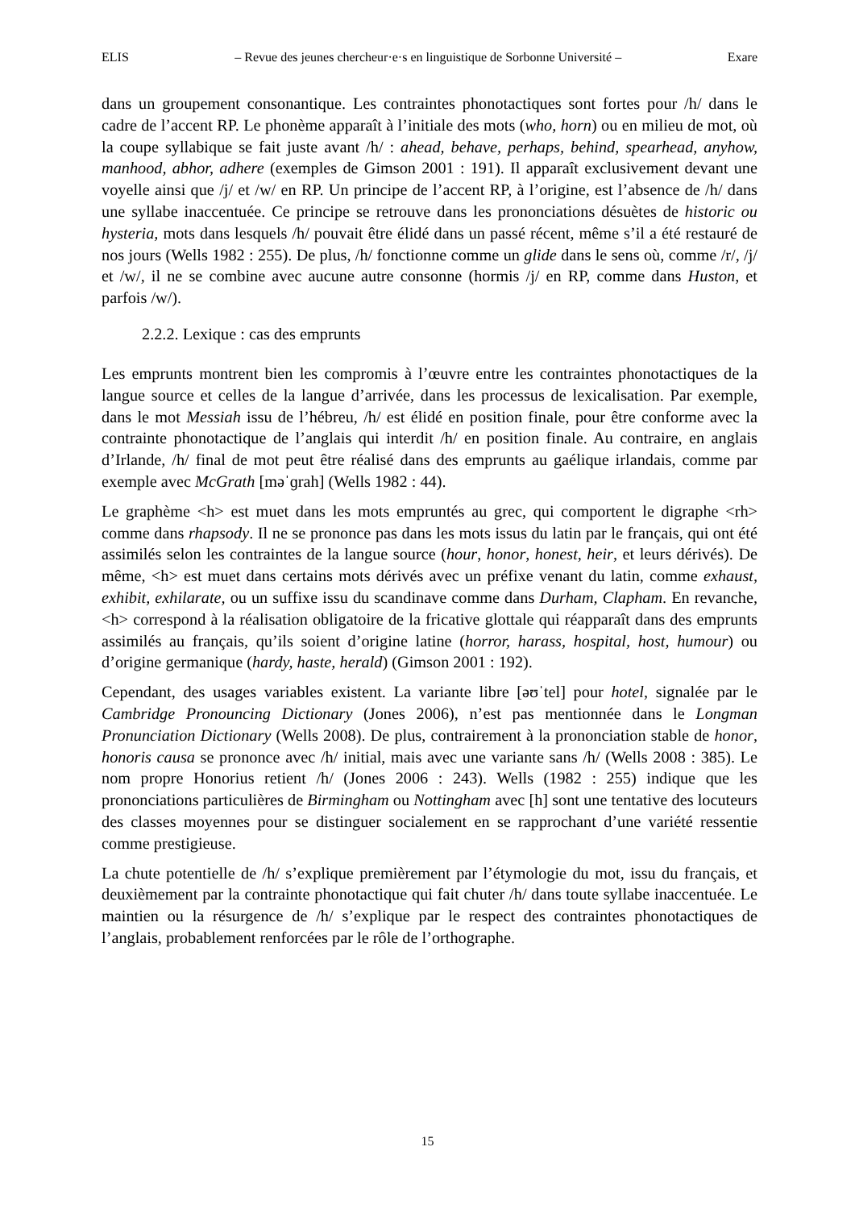ELIS – Revue des jeunes chercheur·e·s en linguistique de Sorbonne Université – Exare
dans un groupement consonantique. Les contraintes phonotactiques sont fortes pour /h/ dans le cadre de l’accent RP. Le phonème apparaît à l’initiale des mots (who, horn) ou en milieu de mot, où la coupe syllabique se fait juste avant /h/ : ahead, behave, perhaps, behind, spearhead, anyhow, manhood, abhor, adhere (exemples de Gimson 2001 : 191). Il apparaît exclusivement devant une voyelle ainsi que /j/ et /w/ en RP. Un principe de l’accent RP, à l’origine, est l’absence de /h/ dans une syllabe inaccentuée. Ce principe se retrouve dans les prononciations désuètes de historic ou hysteria, mots dans lesquels /h/ pouvait être élidé dans un passé récent, même s’il a été restauré de nos jours (Wells 1982 : 255). De plus, /h/ fonctionne comme un glide dans le sens où, comme /r/, /j/ et /w/, il ne se combine avec aucune autre consonne (hormis /j/ en RP, comme dans Huston, et parfois /w/).
2.2.2. Lexique : cas des emprunts
Les emprunts montrent bien les compromis à l’œuvre entre les contraintes phonotactiques de la langue source et celles de la langue d’arrivée, dans les processus de lexicalisation. Par exemple, dans le mot Messiah issu de l’hébreu, /h/ est élidé en position finale, pour être conforme avec la contrainte phonotactique de l’anglais qui interdit /h/ en position finale. Au contraire, en anglais d’Irlande, /h/ final de mot peut être réalisé dans des emprunts au gaélique irlandais, comme par exemple avec McGrath [məˈɡrah] (Wells 1982 : 44).
Le graphème <h> est muet dans les mots empruntés au grec, qui comportent le digraphe <rh> comme dans rhapsody. Il ne se prononce pas dans les mots issus du latin par le français, qui ont été assimilés selon les contraintes de la langue source (hour, honor, honest, heir, et leurs dérivés). De même, <h> est muet dans certains mots dérivés avec un préfixe venant du latin, comme exhaust, exhibit, exhilarate, ou un suffixe issu du scandinave comme dans Durham, Clapham. En revanche, <h> correspond à la réalisation obligatoire de la fricative glottale qui réapparaît dans des emprunts assimilés au français, qu’ils soient d’origine latine (horror, harass, hospital, host, humour) ou d’origine germanique (hardy, haste, herald) (Gimson 2001 : 192).
Cependant, des usages variables existent. La variante libre [əʊˈtel] pour hotel, signalée par le Cambridge Pronouncing Dictionary (Jones 2006), n’est pas mentionnée dans le Longman Pronunciation Dictionary (Wells 2008). De plus, contrairement à la prononciation stable de honor, honoris causa se prononce avec /h/ initial, mais avec une variante sans /h/ (Wells 2008 : 385). Le nom propre Honorius retient /h/ (Jones 2006 : 243). Wells (1982 : 255) indique que les prononciations particulières de Birmingham ou Nottingham avec [h] sont une tentative des locuteurs des classes moyennes pour se distinguer socialement en se rapprochant d’une variété ressentie comme prestigieuse.
La chute potentielle de /h/ s’explique premièrement par l’étymologie du mot, issu du français, et deuxièmement par la contrainte phonotactique qui fait chuter /h/ dans toute syllabe inaccentuée. Le maintien ou la résurgence de /h/ s’explique par le respect des contraintes phonotactiques de l’anglais, probablement renforcées par le rôle de l’orthographe.
15